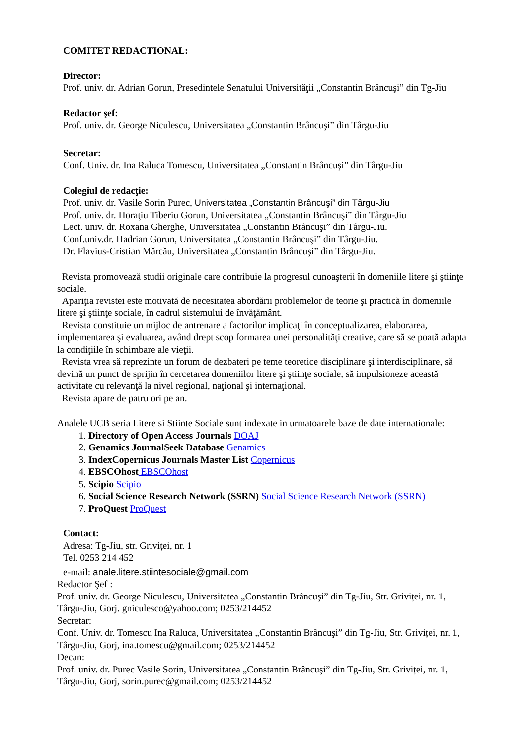COMITET REDACTIONAL:
Director:
Prof. univ. dr. Adrian Gorun, Presedintele Senatului Universităţii „Constantin Brâncuşi” din Tg-Jiu
Redactor şef:
Prof. univ. dr. George Niculescu, Universitatea „Constantin Brâncuşi” din Târgu-Jiu
Secretar:
Conf. Univ. dr. Ina Raluca Tomescu, Universitatea „Constantin Brâncuşi” din Târgu-Jiu
Colegiul de redacţie:
Prof. univ. dr. Vasile Sorin Purec, Universitatea „Constantin Brâncuşi” din Târgu-Jiu
Prof. univ. dr. Horaţiu Tiberiu Gorun, Universitatea „Constantin Brâncuşi” din Târgu-Jiu
Lect. univ. dr. Roxana Gherghe, Universitatea „Constantin Brâncuşi” din Târgu-Jiu.
Conf.univ.dr. Hadrian Gorun, Universitatea „Constantin Brâncuşi” din Târgu-Jiu.
Dr. Flavius-Cristian Mărcău, Universitatea „Constantin Brâncuşi” din Târgu-Jiu.
Revista promovează studii originale care contribuie la progresul cunoaşterii în domeniile litere şi ştiinţe sociale.
Apariţia revistei este motivată de necesitatea abordării problemelor de teorie şi practică în domeniile litere şi ştiinţe sociale, în cadrul sistemului de învăţământ.
Revista constituie un mijloc de antrenare a factorilor implicaţi în conceptualizarea, elaborarea, implementarea şi evaluarea, având drept scop formarea unei personalităţi creative, care să se poată adapta la condiţiile în schimbare ale vieţii.
Revista vrea să reprezinte un forum de dezbateri pe teme teoretice disciplinare şi interdisciplinare, să devină un punct de sprijin în cercetarea domeniilor litere şi ştiinţe sociale, să impulsioneze această activitate cu relevanţă la nivel regional, naţional şi internaţional.
Revista apare de patru ori pe an.
Analele UCB seria Litere si Stiinte Sociale sunt indexate in urmatoarele baze de date internationale:
1. Directory of Open Access Journals DOAJ
2. Genamics JournalSeek Database Genamics
3. IndexCopernicus Journals Master List Copernicus
4. EBSCOhost EBSCOhost
5. Scipio Scipio
6. Social Science Research Network (SSRN) Social Science Research Network (SSRN)
7. ProQuest ProQuest
Contact:
Adresa: Tg-Jiu, str. Griviței, nr. 1
Tel. 0253 214 452
e-mail: anale.litere.stiintesociale@gmail.com
Redactor Şef :
Prof. univ. dr. George Niculescu, Universitatea „Constantin Brâncuşi” din Tg-Jiu, Str. Griviței, nr. 1, Târgu-Jiu, Gorj. gniculesco@yahoo.com; 0253/214452
Secretar:
Conf. Univ. dr. Tomescu Ina Raluca, Universitatea „Constantin Brâncuşi” din Tg-Jiu, Str. Griviței, nr. 1, Târgu-Jiu, Gorj, ina.tomescu@gmail.com; 0253/214452
Decan:
Prof. univ. dr. Purec Vasile Sorin, Universitatea „Constantin Brâncuşi” din Tg-Jiu, Str. Griviței, nr. 1, Târgu-Jiu, Gorj, sorin.purec@gmail.com; 0253/214452